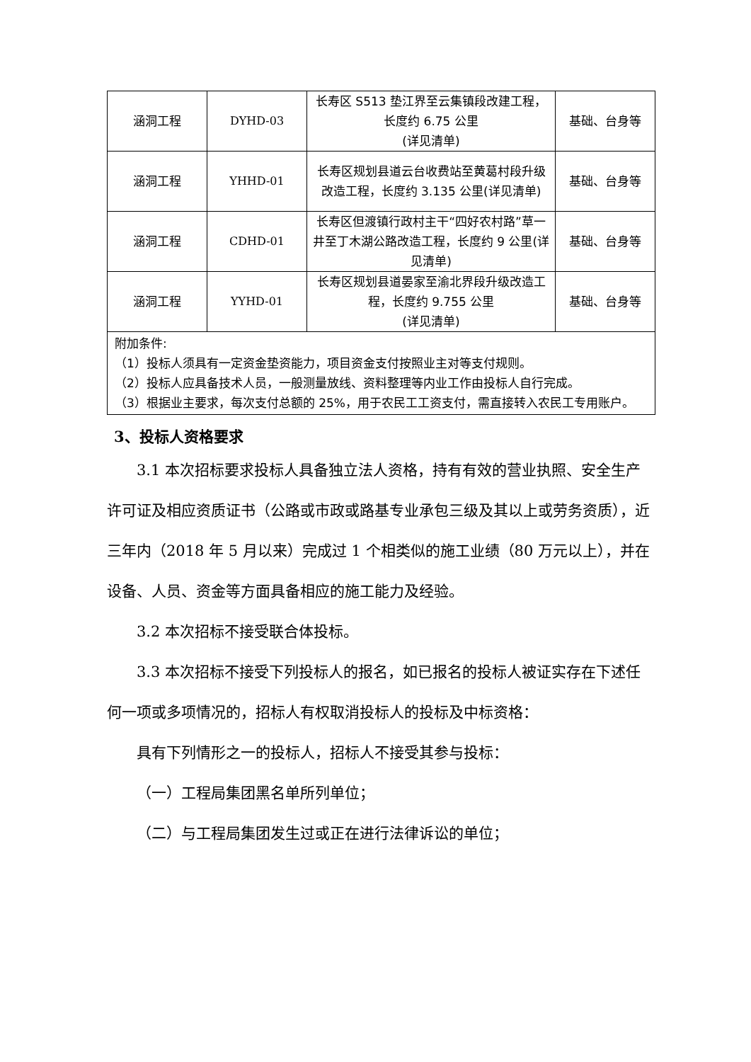| 涵洞工程 | DYHD-03 | 长寿区 S513 垫江界至云集镇段改建工程，长度约 6.75 公里 (详见清单) | 基础、台身等 |
| 涵洞工程 | YHHD-01 | 长寿区规划县道云台收费站至黄葛村段升级改造工程，长度约 3.135 公里(详见清单) | 基础、台身等 |
| 涵洞工程 | CDHD-01 | 长寿区但渡镇行政村主干“四好农村路”草一井至丁木湖公路改造工程，长度约 9 公里(详见清单) | 基础、台身等 |
| 涵洞工程 | YYHD-01 | 长寿区规划县道晏家至渝北界段升级改造工程，长度约 9.755 公里 (详见清单) | 基础、台身等 |
| 附加条件: （1）投标人须具有一定资金垫资能力，项目资金支付按照业主对等支付规则。 （2）投标人应具备技术人员，一般测量放线、资料整理等内业工作由投标人自行完成。 （3）根据业主要求，每次支付总额的 25%，用于农民工工资支付，需直接转入农民工专用账户。 | | | |
3、投标人资格要求
3.1 本次招标要求投标人具备独立法人资格，持有有效的营业执照、安全生产许可证及相应资质证书（公路或市政或路基专业承包三级及其以上或劳务资质），近三年内（2018 年 5 月以来）完成过 1 个相类似的施工业绩（80 万元以上），并在设备、人员、资金等方面具备相应的施工能力及经验。
3.2 本次招标不接受联合体投标。
3.3 本次招标不接受下列投标人的报名，如已报名的投标人被证实存在下述任何一项或多项情况的，招标人有权取消投标人的投标及中标资格：
具有下列情形之一的投标人，招标人不接受其参与投标：
（一）工程局集团黑名单所列单位；
（二）与工程局集团发生过或正在进行法律诉讼的单位；